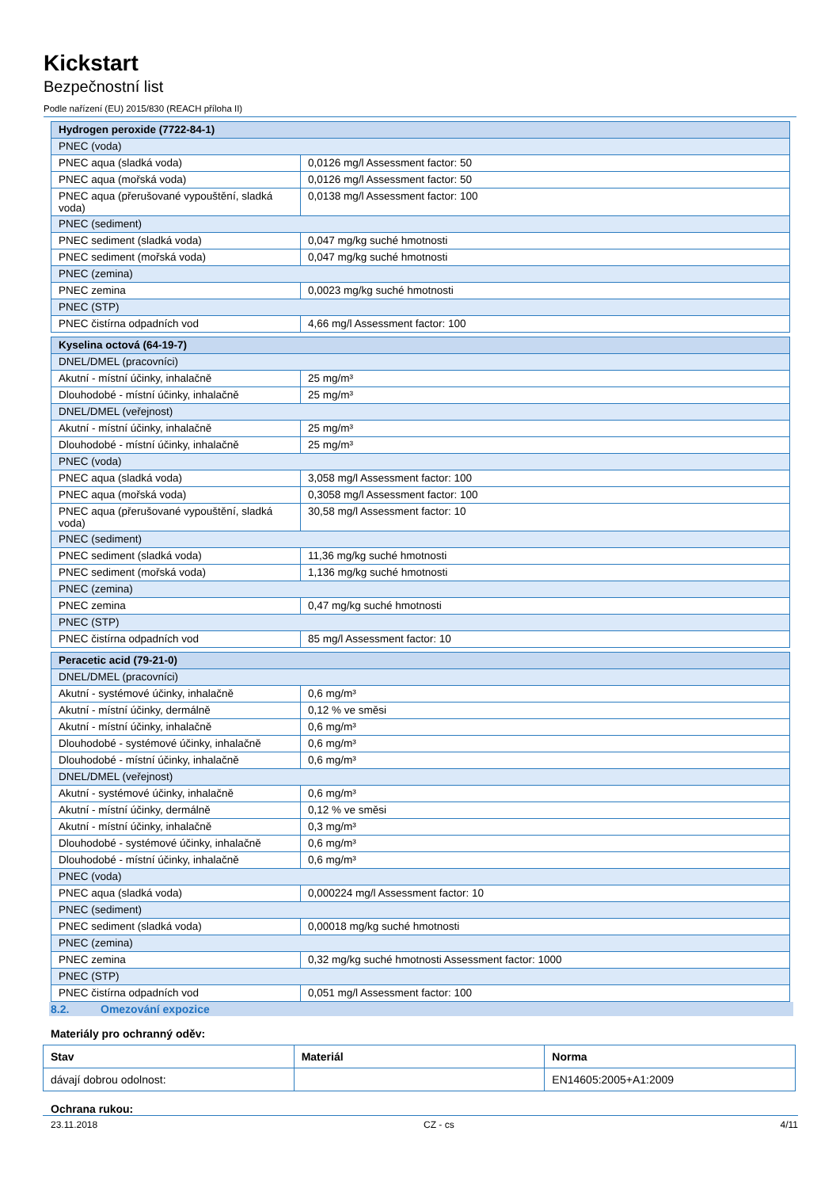Kickstart
Bezpečnostní list
Podle nařízení (EU) 2015/830 (REACH příloha II)
| Hydrogen peroxide (7722-84-1) | |
| PNEC (voda) | |
| PNEC aqua (sladká voda) | 0,0126 mg/l Assessment factor: 50 |
| PNEC aqua (mořská voda) | 0,0126 mg/l Assessment factor: 50 |
| PNEC aqua (přerušované vypouštění, sladká voda) | 0,0138 mg/l Assessment factor: 100 |
| PNEC (sediment) | |
| PNEC sediment (sladká voda) | 0,047 mg/kg suché hmotnosti |
| PNEC sediment (mořská voda) | 0,047 mg/kg suché hmotnosti |
| PNEC (zemina) | |
| PNEC zemina | 0,0023 mg/kg suché hmotnosti |
| PNEC (STP) | |
| PNEC čistírna odpadních vod | 4,66 mg/l Assessment factor: 100 |
| Kyselina octová (64-19-7) | |
| DNEL/DMEL (pracovníci) | |
| Akutní - místní účinky, inhalačně | 25 mg/m³ |
| Dlouhodobé - místní účinky, inhalačně | 25 mg/m³ |
| DNEL/DMEL (veřejnost) | |
| Akutní - místní účinky, inhalačně | 25 mg/m³ |
| Dlouhodobé - místní účinky, inhalačně | 25 mg/m³ |
| PNEC (voda) | |
| PNEC aqua (sladká voda) | 3,058 mg/l Assessment factor: 100 |
| PNEC aqua (mořská voda) | 0,3058 mg/l Assessment factor: 100 |
| PNEC aqua (přerušované vypouštění, sladká voda) | 30,58 mg/l Assessment factor: 10 |
| PNEC (sediment) | |
| PNEC sediment (sladká voda) | 11,36 mg/kg suché hmotnosti |
| PNEC sediment (mořská voda) | 1,136 mg/kg suché hmotnosti |
| PNEC (zemina) | |
| PNEC zemina | 0,47 mg/kg suché hmotnosti |
| PNEC (STP) | |
| PNEC čistírna odpadních vod | 85 mg/l Assessment factor: 10 |
| Peracetic acid (79-21-0) | |
| DNEL/DMEL (pracovníci) | |
| Akutní - systémové účinky, inhalačně | 0,6 mg/m³ |
| Akutní - místní účinky, dermálně | 0,12 % ve směsi |
| Akutní - místní účinky, inhalačně | 0,6 mg/m³ |
| Dlouhodobé - systémové účinky, inhalačně | 0,6 mg/m³ |
| Dlouhodobé - místní účinky, inhalačně | 0,6 mg/m³ |
| DNEL/DMEL (veřejnost) | |
| Akutní - systémové účinky, inhalačně | 0,6 mg/m³ |
| Akutní - místní účinky, dermálně | 0,12 % ve směsi |
| Akutní - místní účinky, inhalačně | 0,3 mg/m³ |
| Dlouhodobé - systémové účinky, inhalačně | 0,6 mg/m³ |
| Dlouhodobé - místní účinky, inhalačně | 0,6 mg/m³ |
| PNEC (voda) | |
| PNEC aqua (sladká voda) | 0,000224 mg/l Assessment factor: 10 |
| PNEC (sediment) | |
| PNEC sediment (sladká voda) | 0,00018 mg/kg suché hmotnosti |
| PNEC (zemina) | |
| PNEC zemina | 0,32 mg/kg suché hmotnosti Assessment factor: 1000 |
| PNEC (STP) | |
| PNEC čistírna odpadních vod | 0,051 mg/l Assessment factor: 100 |
8.2. Omezování expozice
Materiály pro ochranný oděv:
| Stav | Materiál | Norma |
| --- | --- | --- |
| dávají dobrou odolnost: | | EN14605:2005+A1:2009 |
Ochrana rukou:
23.11.2018 CZ - cs 4/11